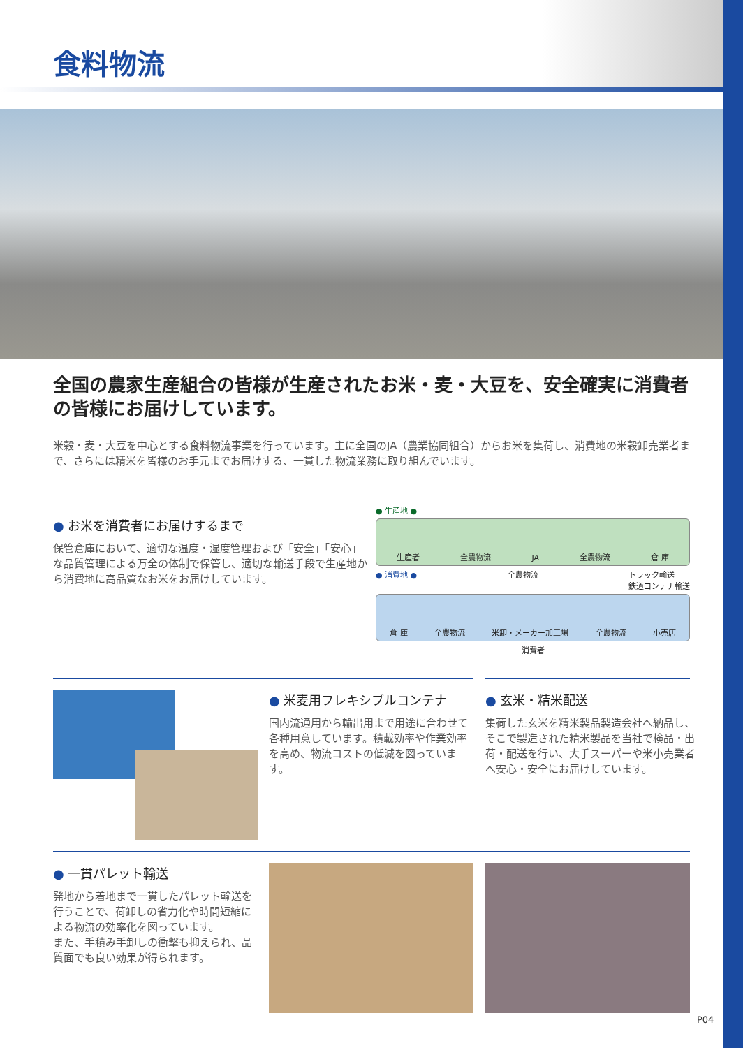食料物流
全国の農家生産組合の皆様が生産されたお米・麦・大豆を、安全確実に消費者の皆様にお届けしています。
米穀・麦・大豆を中心とする食料物流事業を行っています。主に全国のJA（農業協同組合）からお米を集荷し、消費地の米穀卸売業者まで、さらには精米を皆様のお手元までお届けする、一貫した物流業務に取り組んでいます。
● お米を消費者にお届けするまで
保管倉庫において、適切な温度・湿度管理および「安全」「安心」な品質管理による万全の体制で保管し、適切な輸送手段で生産地から消費地に高品質なお米をお届けしています。
● 生産地 ●
生産者 全農物流 JA 全農物流 倉 庫
● 消費地 ● 全農物流 トラック輸送
鉄道コンテナ輸送
倉 庫 全農物流 米卸・メーカー加工場 全農物流 小売店
消費者
● 米麦用フレキシブルコンテナ
国内流通用から輸出用まで用途に合わせて各種用意しています。積載効率や作業効率を高め、物流コストの低減を図っています。
● 玄米・精米配送
集荷した玄米を精米製品製造会社へ納品し、そこで製造された精米製品を当社で検品・出荷・配送を行い、大手スーパーや米小売業者へ安心・安全にお届けしています。
● 一貫パレット輸送
発地から着地まで一貫したパレット輸送を行うことで、荷卸しの省力化や時間短縮による物流の効率化を図っています。
また、手積み手卸しの衝撃も抑えられ、品質面でも良い効果が得られます。
P04